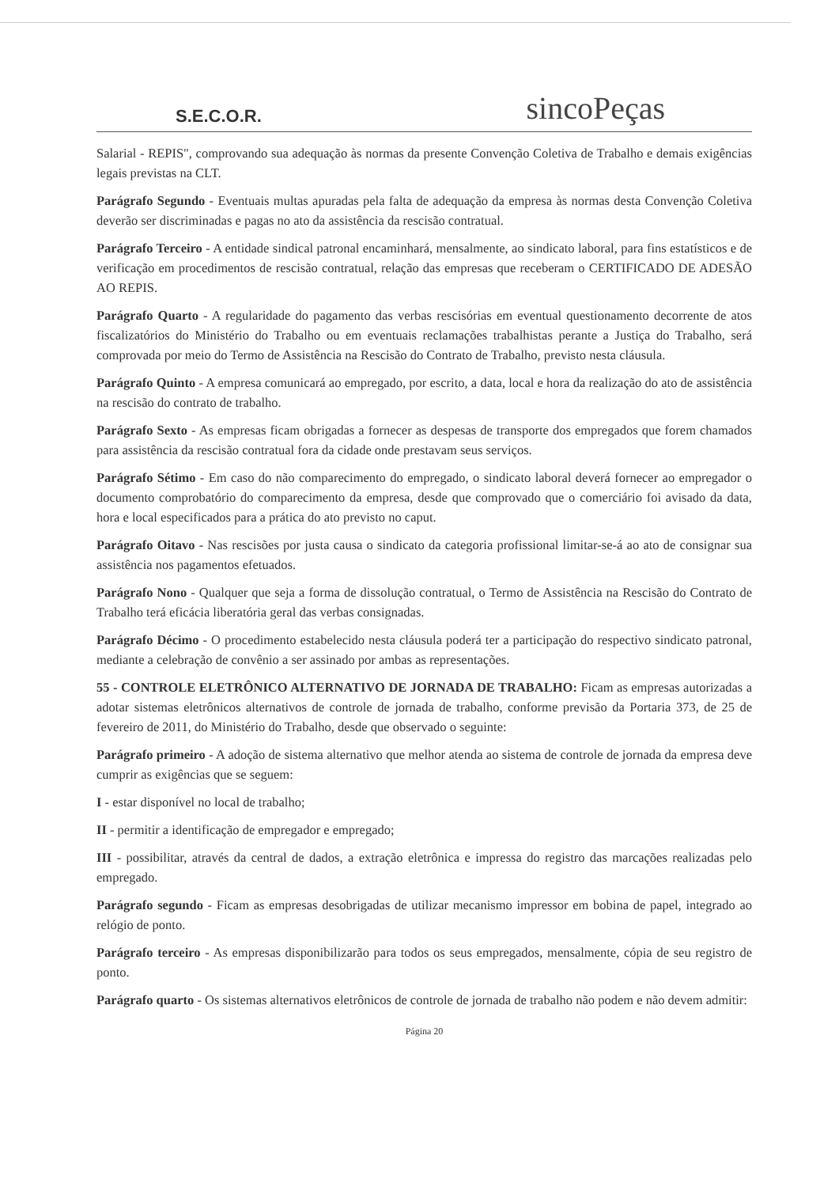S.E.C.O.R.
sincoPeças
Salarial - REPIS", comprovando sua adequação às normas da presente Convenção Coletiva de Trabalho e demais exigências legais previstas na CLT.
Parágrafo Segundo - Eventuais multas apuradas pela falta de adequação da empresa às normas desta Convenção Coletiva deverão ser discriminadas e pagas no ato da assistência da rescisão contratual.
Parágrafo Terceiro - A entidade sindical patronal encaminhará, mensalmente, ao sindicato laboral, para fins estatísticos e de verificação em procedimentos de rescisão contratual, relação das empresas que receberam o CERTIFICADO DE ADESÃO AO REPIS.
Parágrafo Quarto - A regularidade do pagamento das verbas rescisórias em eventual questionamento decorrente de atos fiscalizatórios do Ministério do Trabalho ou em eventuais reclamações trabalhistas perante a Justiça do Trabalho, será comprovada por meio do Termo de Assistência na Rescisão do Contrato de Trabalho, previsto nesta cláusula.
Parágrafo Quinto - A empresa comunicará ao empregado, por escrito, a data, local e hora da realização do ato de assistência na rescisão do contrato de trabalho.
Parágrafo Sexto - As empresas ficam obrigadas a fornecer as despesas de transporte dos empregados que forem chamados para assistência da rescisão contratual fora da cidade onde prestavam seus serviços.
Parágrafo Sétimo - Em caso do não comparecimento do empregado, o sindicato laboral deverá fornecer ao empregador o documento comprobatório do comparecimento da empresa, desde que comprovado que o comerciário foi avisado da data, hora e local especificados para a prática do ato previsto no caput.
Parágrafo Oitavo - Nas rescisões por justa causa o sindicato da categoria profissional limitar-se-á ao ato de consignar sua assistência nos pagamentos efetuados.
Parágrafo Nono - Qualquer que seja a forma de dissolução contratual, o Termo de Assistência na Rescisão do Contrato de Trabalho terá eficácia liberatória geral das verbas consignadas.
Parágrafo Décimo - O procedimento estabelecido nesta cláusula poderá ter a participação do respectivo sindicato patronal, mediante a celebração de convênio a ser assinado por ambas as representações.
55 - CONTROLE ELETRÔNICO ALTERNATIVO DE JORNADA DE TRABALHO: Ficam as empresas autorizadas a adotar sistemas eletrônicos alternativos de controle de jornada de trabalho, conforme previsão da Portaria 373, de 25 de fevereiro de 2011, do Ministério do Trabalho, desde que observado o seguinte:
Parágrafo primeiro - A adoção de sistema alternativo que melhor atenda ao sistema de controle de jornada da empresa deve cumprir as exigências que se seguem:
I - estar disponível no local de trabalho;
II - permitir a identificação de empregador e empregado;
III - possibilitar, através da central de dados, a extração eletrônica e impressa do registro das marcações realizadas pelo empregado.
Parágrafo segundo - Ficam as empresas desobrigadas de utilizar mecanismo impressor em bobina de papel, integrado ao relógio de ponto.
Parágrafo terceiro - As empresas disponibilizarão para todos os seus empregados, mensalmente, cópia de seu registro de ponto.
Parágrafo quarto - Os sistemas alternativos eletrônicos de controle de jornada de trabalho não podem e não devem admitir:
Página 20